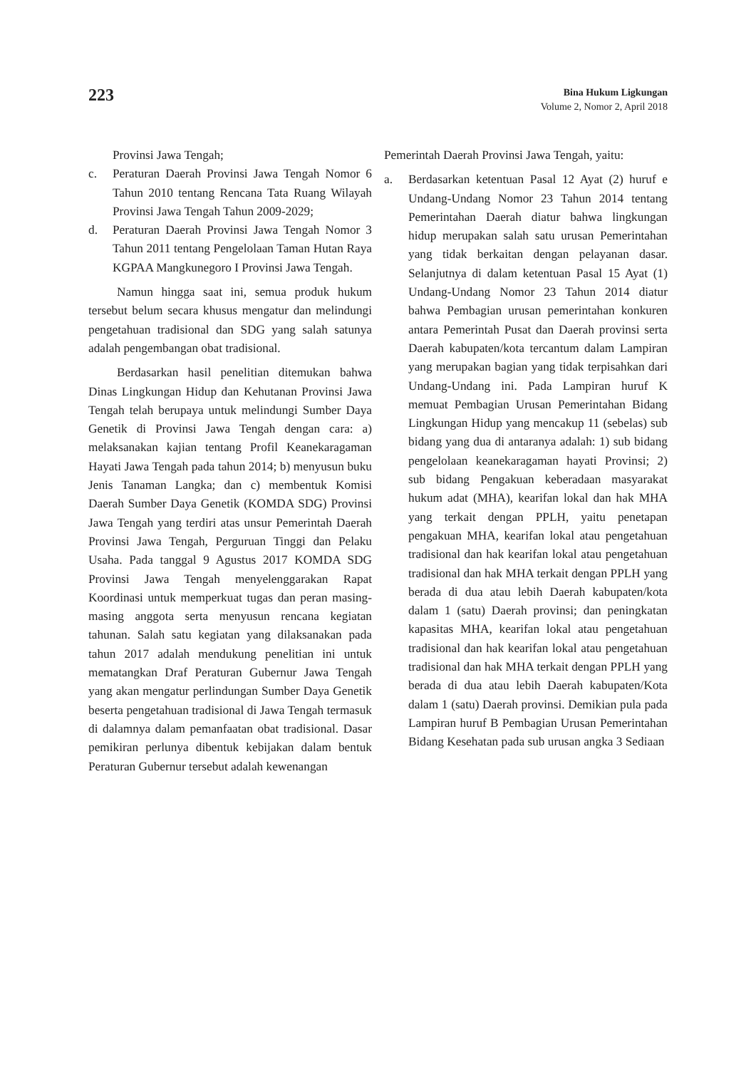223
Bina Hukum Ligkungan
Volume 2, Nomor 2, April 2018
Provinsi Jawa Tengah;
c. Peraturan Daerah Provinsi Jawa Tengah Nomor 6 Tahun 2010 tentang Rencana Tata Ruang Wilayah Provinsi Jawa Tengah Tahun 2009-2029;
d. Peraturan Daerah Provinsi Jawa Tengah Nomor 3 Tahun 2011 tentang Pengelolaan Taman Hutan Raya KGPAA Mangkunegoro I Provinsi Jawa Tengah.
Namun hingga saat ini, semua produk hukum tersebut belum secara khusus mengatur dan melindungi pengetahuan tradisional dan SDG yang salah satunya adalah pengembangan obat tradisional.
Berdasarkan hasil penelitian ditemukan bahwa Dinas Lingkungan Hidup dan Kehutanan Provinsi Jawa Tengah telah berupaya untuk melindungi Sumber Daya Genetik di Provinsi Jawa Tengah dengan cara: a) melaksanakan kajian tentang Profil Keanekaragaman Hayati Jawa Tengah pada tahun 2014; b) menyusun buku Jenis Tanaman Langka; dan c) membentuk Komisi Daerah Sumber Daya Genetik (KOMDA SDG) Provinsi Jawa Tengah yang terdiri atas unsur Pemerintah Daerah Provinsi Jawa Tengah, Perguruan Tinggi dan Pelaku Usaha. Pada tanggal 9 Agustus 2017 KOMDA SDG Provinsi Jawa Tengah menyelenggarakan Rapat Koordinasi untuk memperkuat tugas dan peran masing-masing anggota serta menyusun rencana kegiatan tahunan. Salah satu kegiatan yang dilaksanakan pada tahun 2017 adalah mendukung penelitian ini untuk mematangkan Draf Peraturan Gubernur Jawa Tengah yang akan mengatur perlindungan Sumber Daya Genetik beserta pengetahuan tradisional di Jawa Tengah termasuk di dalamnya dalam pemanfaatan obat tradisional. Dasar pemikiran perlunya dibentuk kebijakan dalam bentuk Peraturan Gubernur tersebut adalah kewenangan
Pemerintah Daerah Provinsi Jawa Tengah, yaitu:
a. Berdasarkan ketentuan Pasal 12 Ayat (2) huruf e Undang-Undang Nomor 23 Tahun 2014 tentang Pemerintahan Daerah diatur bahwa lingkungan hidup merupakan salah satu urusan Pemerintahan yang tidak berkaitan dengan pelayanan dasar. Selanjutnya di dalam ketentuan Pasal 15 Ayat (1) Undang-Undang Nomor 23 Tahun 2014 diatur bahwa Pembagian urusan pemerintahan konkuren antara Pemerintah Pusat dan Daerah provinsi serta Daerah kabupaten/kota tercantum dalam Lampiran yang merupakan bagian yang tidak terpisahkan dari Undang-Undang ini. Pada Lampiran huruf K memuat Pembagian Urusan Pemerintahan Bidang Lingkungan Hidup yang mencakup 11 (sebelas) sub bidang yang dua di antaranya adalah: 1) sub bidang pengelolaan keanekaragaman hayati Provinsi; 2) sub bidang Pengakuan keberadaan masyarakat hukum adat (MHA), kearifan lokal dan hak MHA yang terkait dengan PPLH, yaitu penetapan pengakuan MHA, kearifan lokal atau pengetahuan tradisional dan hak kearifan lokal atau pengetahuan tradisional dan hak MHA terkait dengan PPLH yang berada di dua atau lebih Daerah kabupaten/kota dalam 1 (satu) Daerah provinsi; dan peningkatan kapasitas MHA, kearifan lokal atau pengetahuan tradisional dan hak kearifan lokal atau pengetahuan tradisional dan hak MHA terkait dengan PPLH yang berada di dua atau lebih Daerah kabupaten/Kota dalam 1 (satu) Daerah provinsi. Demikian pula pada Lampiran huruf B Pembagian Urusan Pemerintahan Bidang Kesehatan pada sub urusan angka 3 Sediaan